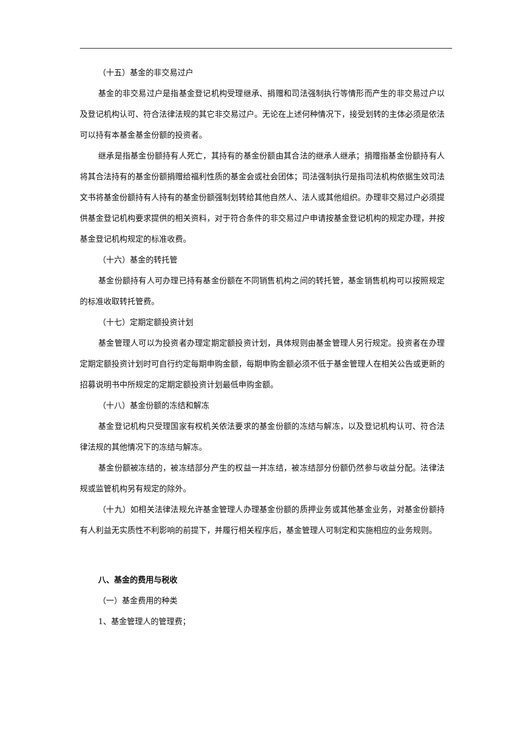（十五）基金的非交易过户
基金的非交易过户是指基金登记机构受理继承、捐赠和司法强制执行等情形而产生的非交易过户以及登记机构认可、符合法律法规的其它非交易过户。无论在上述何种情况下，接受划转的主体必须是依法可以持有本基金基金份额的投资者。
继承是指基金份额持有人死亡，其持有的基金份额由其合法的继承人继承；捐赠指基金份额持有人将其合法持有的基金份额捐赠给福利性质的基金会或社会团体；司法强制执行是指司法机构依据生效司法文书将基金份额持有人持有的基金份额强制划转给其他自然人、法人或其他组织。办理非交易过户必须提供基金登记机构要求提供的相关资料，对于符合条件的非交易过户申请按基金登记机构的规定办理，并按基金登记机构规定的标准收费。
（十六）基金的转托管
基金份额持有人可办理已持有基金份额在不同销售机构之间的转托管，基金销售机构可以按照规定的标准收取转托管费。
（十七）定期定额投资计划
基金管理人可以为投资者办理定期定额投资计划，具体规则由基金管理人另行规定。投资者在办理定期定额投资计划时可自行约定每期申购金额，每期申购金额必须不低于基金管理人在相关公告或更新的招募说明书中所规定的定期定额投资计划最低申购金额。
（十八）基金份额的冻结和解冻
基金登记机构只受理国家有权机关依法要求的基金份额的冻结与解冻，以及登记机构认可、符合法律法规的其他情况下的冻结与解冻。
基金份额被冻结的，被冻结部分产生的权益一并冻结，被冻结部分份额仍然参与收益分配。法律法规或监管机构另有规定的除外。
（十九）如相关法律法规允许基金管理人办理基金份额的质押业务或其他基金业务，对基金份额持有人利益无实质性不利影响的前提下，并履行相关程序后，基金管理人可制定和实施相应的业务规则。
八、基金的费用与税收
（一）基金费用的种类
1、基金管理人的管理费；